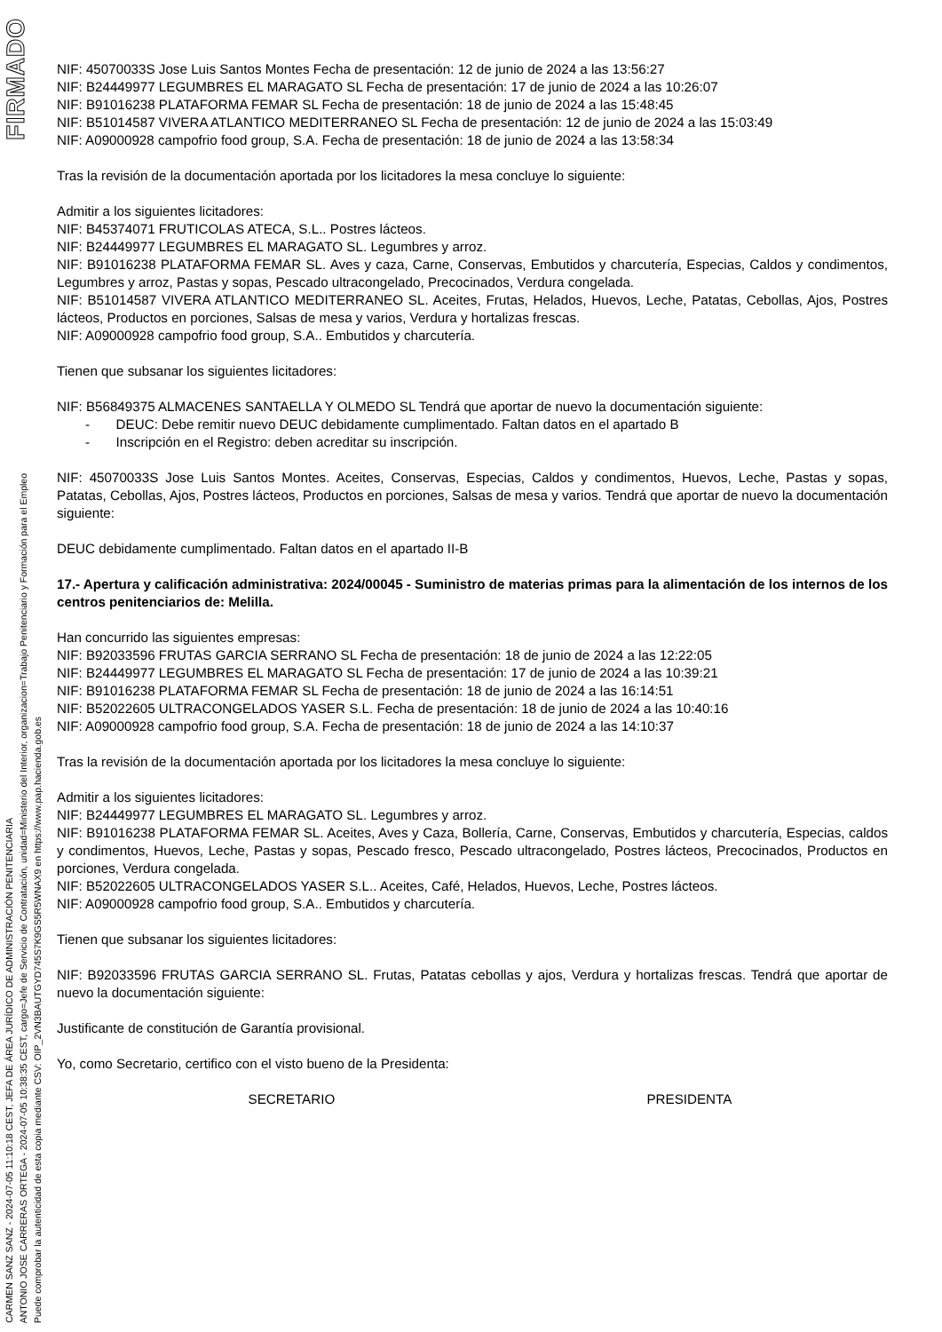FIRMADO
CARMEN SANZ SANZ - 2024-07-05 11:10:18 CEST, JEFA DE ÁREA JURÍDICO DE ADMINISTRACIÓN PENITENCIARIA
ANTONIO JOSE CARRERAS ORTEGA - 2024-07-05 10:38:35 CEST, cargo=Jefe de Servicio de Contratación, unidad=Ministerio del Interior, organizacion=Trabajo Penitenciario y Formación para el Empleo
Puede comprobar la autenticidad de esta copia mediante CSV: OIP_2VN3BAUTGYD745S7K9GS5R5WNAX9 en https://www.pap.hacienda.gob.es
NIF: 45070033S Jose Luis Santos Montes Fecha de presentación: 12 de junio de 2024 a las 13:56:27
NIF: B24449977 LEGUMBRES EL MARAGATO SL Fecha de presentación: 17 de junio de 2024 a las 10:26:07
NIF: B91016238 PLATAFORMA FEMAR SL Fecha de presentación: 18 de junio de 2024 a las 15:48:45
NIF: B51014587 VIVERA ATLANTICO MEDITERRANEO SL Fecha de presentación: 12 de junio de 2024 a las 15:03:49
NIF: A09000928 campofrio food group, S.A. Fecha de presentación: 18 de junio de 2024 a las 13:58:34
Tras la revisión de la documentación aportada por los licitadores la mesa concluye lo siguiente:
Admitir a los siguientes licitadores:
NIF: B45374071 FRUTICOLAS ATECA, S.L.. Postres lácteos.
NIF: B24449977 LEGUMBRES EL MARAGATO SL. Legumbres y arroz.
NIF: B91016238 PLATAFORMA FEMAR SL. Aves y caza, Carne, Conservas, Embutidos y charcutería, Especias, Caldos y condimentos, Legumbres y arroz, Pastas y sopas, Pescado ultracongelado, Precocinados, Verdura congelada.
NIF: B51014587 VIVERA ATLANTICO MEDITERRANEO SL. Aceites, Frutas, Helados, Huevos, Leche, Patatas, Cebollas, Ajos, Postres lácteos, Productos en porciones, Salsas de mesa y varios, Verdura y hortalizas frescas.
NIF: A09000928 campofrio food group, S.A.. Embutidos y charcutería.
Tienen que subsanar los siguientes licitadores:
NIF: B56849375 ALMACENES SANTAELLA Y OLMEDO SL Tendrá que aportar de nuevo la documentación siguiente:
- DEUC: Debe remitir nuevo DEUC debidamente cumplimentado. Faltan datos en el apartado B
- Inscripción en el Registro: deben acreditar su inscripción.
NIF: 45070033S Jose Luis Santos Montes. Aceites, Conservas, Especias, Caldos y condimentos, Huevos, Leche, Pastas y sopas, Patatas, Cebollas, Ajos, Postres lácteos, Productos en porciones, Salsas de mesa y varios. Tendrá que aportar de nuevo la documentación siguiente:
DEUC debidamente cumplimentado. Faltan datos en el apartado II-B
17.- Apertura y calificación administrativa: 2024/00045 - Suministro de materias primas para la alimentación de los internos de los centros penitenciarios de: Melilla.
Han concurrido las siguientes empresas:
NIF: B92033596 FRUTAS GARCIA SERRANO SL Fecha de presentación: 18 de junio de 2024 a las 12:22:05
NIF: B24449977 LEGUMBRES EL MARAGATO SL Fecha de presentación: 17 de junio de 2024 a las 10:39:21
NIF: B91016238 PLATAFORMA FEMAR SL Fecha de presentación: 18 de junio de 2024 a las 16:14:51
NIF: B52022605 ULTRACONGELADOS YASER S.L. Fecha de presentación: 18 de junio de 2024 a las 10:40:16
NIF: A09000928 campofrio food group, S.A. Fecha de presentación: 18 de junio de 2024 a las 14:10:37
Tras la revisión de la documentación aportada por los licitadores la mesa concluye lo siguiente:
Admitir a los siguientes licitadores:
NIF: B24449977 LEGUMBRES EL MARAGATO SL. Legumbres y arroz.
NIF: B91016238 PLATAFORMA FEMAR SL. Aceites, Aves y Caza, Bollería, Carne, Conservas, Embutidos y charcutería, Especias, caldos y condimentos, Huevos, Leche, Pastas y sopas, Pescado fresco, Pescado ultracongelado, Postres lácteos, Precocinados, Productos en porciones, Verdura congelada.
NIF: B52022605 ULTRACONGELADOS YASER S.L.. Aceites, Café, Helados, Huevos, Leche, Postres lácteos.
NIF: A09000928 campofrio food group, S.A.. Embutidos y charcutería.
Tienen que subsanar los siguientes licitadores:
NIF: B92033596 FRUTAS GARCIA SERRANO SL. Frutas, Patatas cebollas y ajos, Verdura y hortalizas frescas. Tendrá que aportar de nuevo la documentación siguiente:
Justificante de constitución de Garantía provisional.
Yo, como Secretario, certifico con el visto bueno de la Presidenta:
SECRETARIO PRESIDENTA